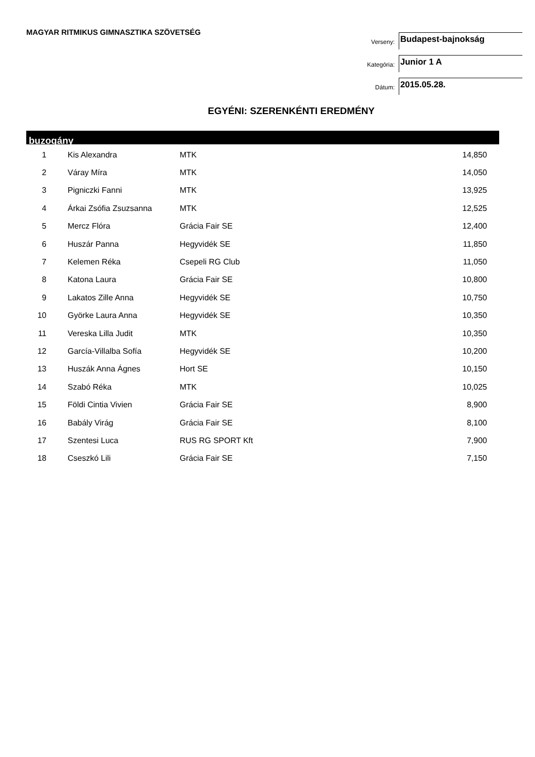MAGYAR RITMIKUS GIMNASZTIKA SZÖVETSÉG
Verseny:
Budapest-bajnokság
Kategória:
Junior 1 A
Dátum:
2015.05.28.
EGYÉNI: SZERENKÉNTI EREDMÉNY
buzogány
| 1 | Kis Alexandra | MTK | 14,850 |
| 2 | Váray Míra | MTK | 14,050 |
| 3 | Pigniczki Fanni | MTK | 13,925 |
| 4 | Árkai Zsófia Zsuzsanna | MTK | 12,525 |
| 5 | Mercz Flóra | Grácia Fair SE | 12,400 |
| 6 | Huszár Panna | Hegyvidék SE | 11,850 |
| 7 | Kelemen Réka | Csepeli RG Club | 11,050 |
| 8 | Katona Laura | Grácia Fair SE | 10,800 |
| 9 | Lakatos Zille Anna | Hegyvidék SE | 10,750 |
| 10 | Györke Laura Anna | Hegyvidék SE | 10,350 |
| 11 | Vereska Lilla Judit | MTK | 10,350 |
| 12 | García-Villalba Sofía | Hegyvidék SE | 10,200 |
| 13 | Huszák Anna Ágnes | Hort SE | 10,150 |
| 14 | Szabó Réka | MTK | 10,025 |
| 15 | Földi Cintia Vivien | Grácia Fair SE | 8,900 |
| 16 | Babály Virág | Grácia Fair SE | 8,100 |
| 17 | Szentesi Luca | RUS RG SPORT Kft | 7,900 |
| 18 | Cseszkó Lili | Grácia Fair SE | 7,150 |